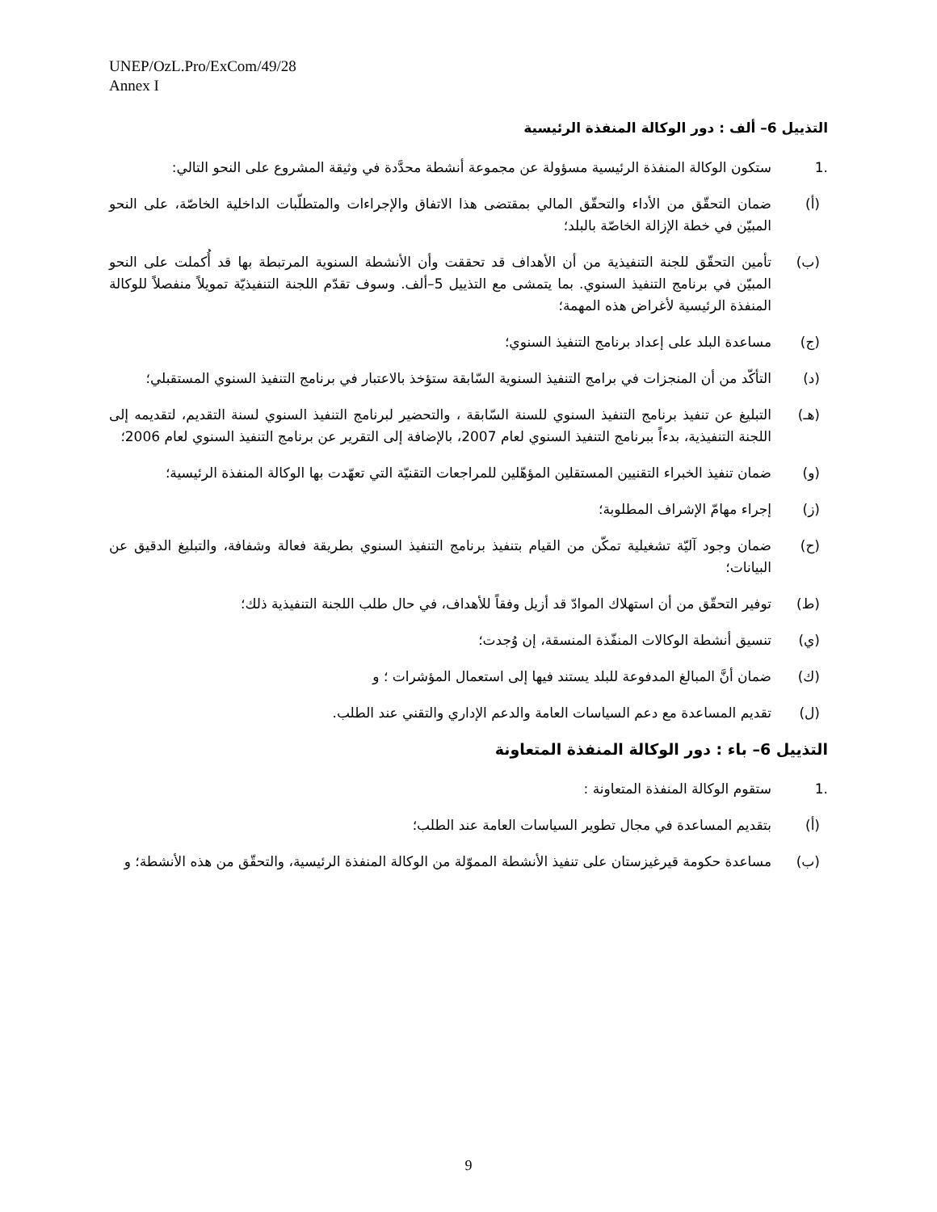UNEP/OzL.Pro/ExCom/49/28
Annex I
التذييل 6– ألف : دور الوكالة المنفذة الرئيسية
.1 ستكون الوكالة المنفذة الرئيسية مسؤولة عن مجموعة أنشطة محدَّدة في وثيقة المشروع على النحو التالي:
(أ) ضمان التحقّق من الأداء والتحقّق المالي بمقتضى هذا الاتفاق والإجراءات والمتطلّبات الداخلية الخاصّة، على النحو المبيّن في خطة الإزالة الخاصّة بالبلد؛
(ب) تأمين التحقّق للجنة التنفيذية من أن الأهداف قد تحققت وأن الأنشطة السنوية المرتبطة بها قد أُكملت على النحو المبيّن في برنامج التنفيذ السنوي. بما يتمشى مع التذييل 5–ألف. وسوف تقدّم اللجنة التنفيذيّة تمويلاً منفصلاً للوكالة المنفذة الرئيسية لأغراض هذه المهمة؛
(ج) مساعدة البلد على إعداد برنامج التنفيذ السنوي؛
(د) التأكّد من أن المنجزات في برامج التنفيذ السنوية السّابقة ستؤخذ بالاعتبار في برنامج التنفيذ السنوي المستقبلي؛
(هـ) التبليغ عن تنفيذ برنامج التنفيذ السنوي للسنة السّابقة ، والتحضير لبرنامج التنفيذ السنوي لسنة التقديم، لتقديمه إلى اللجنة التنفيذية، بدءاً ببرنامج التنفيذ السنوي لعام 2007، بالإضافة إلى التقرير عن برنامج التنفيذ السنوي لعام 2006؛
(و) ضمان تنفيذ الخبراء التقنيين المستقلين المؤهّلين للمراجعات التقنيّة التي تعهّدت بها الوكالة المنفذة الرئيسية؛
(ز) إجراء مهامّ الإشراف المطلوبة؛
(ح) ضمان وجود آليّة تشغيلية تمكّن من القيام بتنفيذ برنامج التنفيذ السنوي بطريقة فعالة وشفافة، والتبليغ الدقيق عن البيانات؛
(ط) توفير التحقّق من أن استهلاك الموادّ قد أزيل وفقاً للأهداف، في حال طلب اللجنة التنفيذية ذلك؛
(ي) تنسيق أنشطة الوكالات المنفّذة المنسقة، إن وُجدت؛
(ك) ضمان أنَّ المبالغ المدفوعة للبلد يستند فيها إلى استعمال المؤشرات ؛ و
(ل) تقديم المساعدة مع دعم السياسات العامة والدعم الإداري والتقني عند الطلب.
التذييل 6– باء : دور الوكالة المنفذة المتعاونة
.1 ستقوم الوكالة المنفذة المتعاونة :
(أ) بتقديم المساعدة في مجال تطوير السياسات العامة عند الطلب؛
(ب) مساعدة حكومة قيرغيزستان على تنفيذ الأنشطة المموّلة من الوكالة المنفذة الرئيسية، والتحقّق من هذه الأنشطة؛ و
9